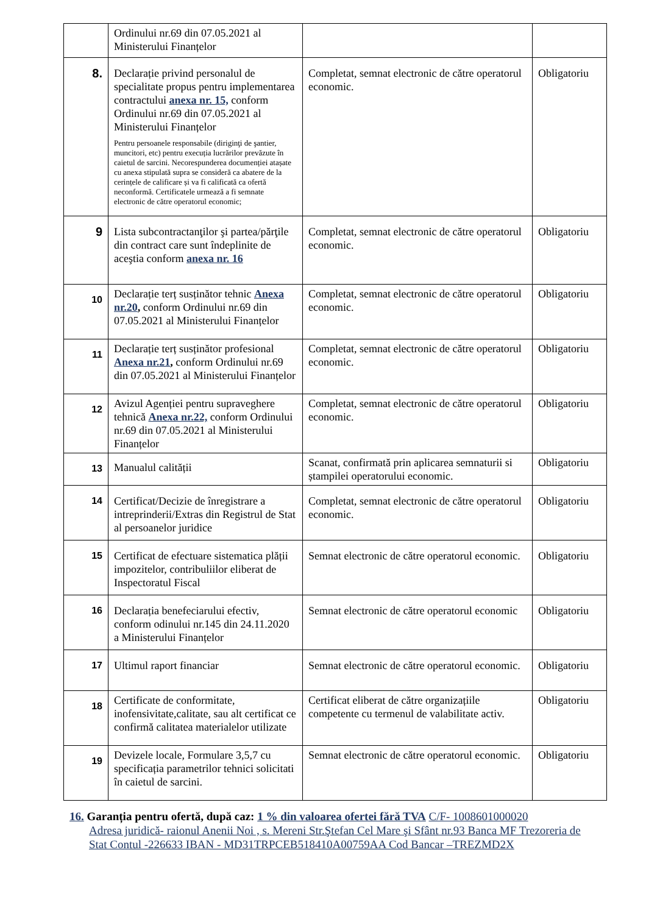| | Ordinului nr.69 din 07.05.2021 al Ministerului Finanțelor | | |
| 8. | Declarație privind personalul de specialitate propus pentru implementarea contractului anexa nr. 15, conform Ordinului nr.69 din 07.05.2021 al Ministerului Finanțelor Pentru persoanele responsabile (diriginţi de şantier, muncitori, etc) pentru execuția lucrărilor prevăzute în caietul de sarcini. Necorespunderea documenției atașate cu anexa stipulată supra se consideră ca abatere de la cerințele de calificare și va fi calificată ca ofertă neconformă. Certificatele urmează a fi semnate electronic de către operatorul economic; | Completat, semnat electronic de către operatorul economic. | Obligatoriu |
| 9 | Lista subcontractanţilor şi partea/părţile din contract care sunt îndeplinite de aceştia conform anexa nr. 16 | Completat, semnat electronic de către operatorul economic. | Obligatoriu |
| 10 | Declarație terț susținător tehnic Anexa nr.20 , conform Ordinului nr.69 din 07.05.2021 al Ministerului Finanțelor | Completat, semnat electronic de către operatorul economic. | Obligatoriu |
| 11 | Declarație terț susținător profesional Anexa nr.21 , conform Ordinului nr.69 din 07.05.2021 al Ministerului Finanțelor | Completat, semnat electronic de către operatorul economic. | Obligatoriu |
| 12 | Avizul Agenției pentru supraveghere tehnică Anexa nr.22, conform Ordinului nr.69 din 07.05.2021 al Ministerului Finanțelor | Completat, semnat electronic de către operatorul economic. | Obligatoriu |
| 13 | Manualul calității | Scanat, confirmată prin aplicarea semnaturii si ștampilei operatorului economic. | Obligatoriu |
| 14 | Certificat/Decizie de înregistrare a intreprinderii/Extras din Registrul de Stat al persoanelor juridice | Completat, semnat electronic de către operatorul economic. | Obligatoriu |
| 15 | Certificat de efectuare sistematica plății impozitelor, contribuliilor eliberat de Inspectoratul Fiscal | Semnat electronic de către operatorul economic. | Obligatoriu |
| 16 | Declarația benefeciarului efectiv, conform odinului nr.145 din 24.11.2020 a Ministerului Finanțelor | Semnat electronic de către operatorul economic | Obligatoriu |
| 17 | Ultimul raport financiar | Semnat electronic de către operatorul economic. | Obligatoriu |
| 18 | Certificate de conformitate, inofensivitate,calitate, sau alt certificat ce confirmă calitatea materialelor utilizate | Certificat eliberat de către organizațiile competente cu termenul de valabilitate activ. | Obligatoriu |
| 19 | Devizele locale, Formulare 3,5,7 cu specificația parametrilor tehnici solicitati în caietul de sarcini. | Semnat electronic de către operatorul economic. | Obligatoriu |
16. Garanția pentru ofertă, după caz: 1 % din valoarea ofertei fără TVA C/F- 1008601000020
Adresa juridică- raionul Anenii Noi , s. Mereni Str.Ştefan Cel Mare şi Sfânt nr.93 Banca MF Trezoreria de
Stat Contul -226633 IBAN - MD31TRPCEB518410A00759AA Cod Bancar –TREZMD2X